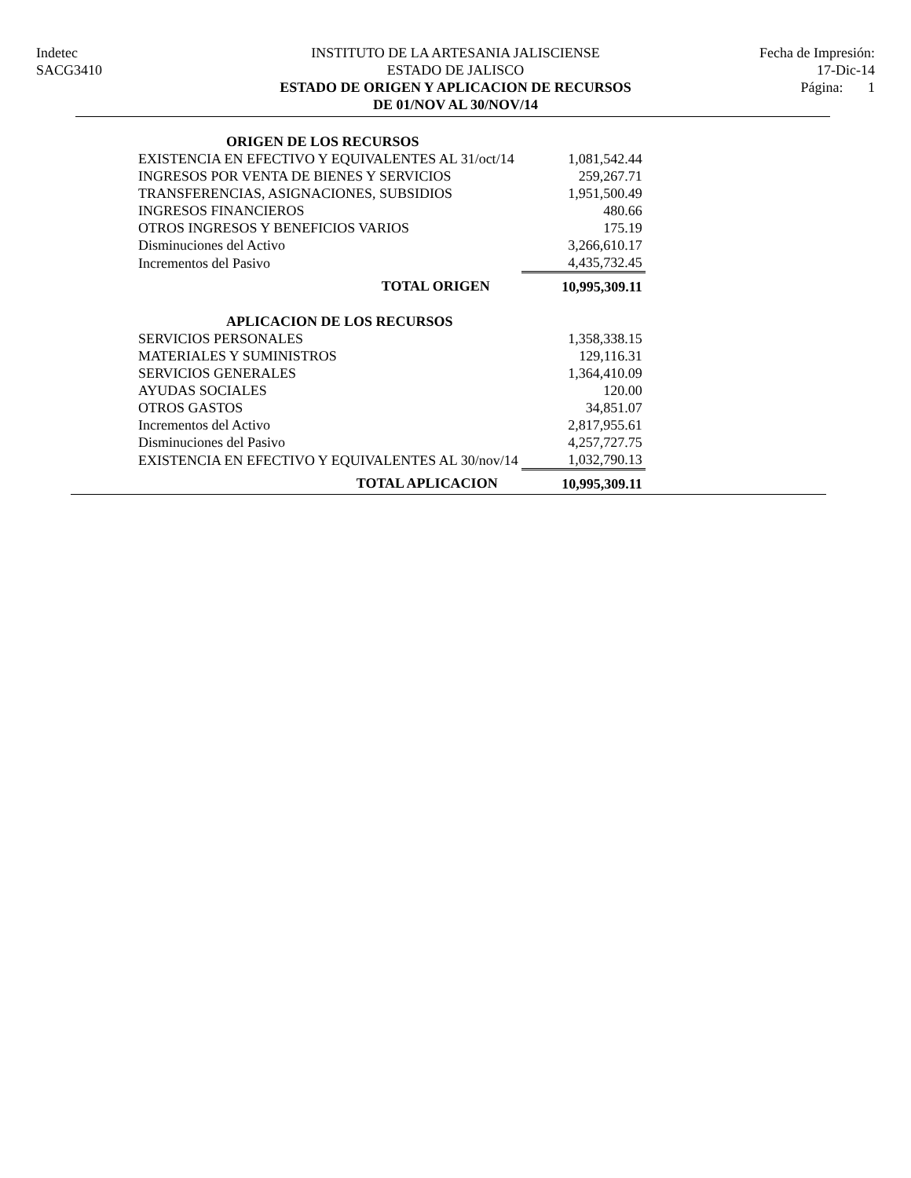Indetec
SACG3410
INSTITUTO DE LA ARTESANIA JALISCIENSE
ESTADO DE JALISCO
ESTADO DE ORIGEN Y APLICACION DE RECURSOS
DE 01/NOV AL 30/NOV/14
Fecha de Impresión:
17-Dic-14
Página: 1
| ORIGEN DE LOS RECURSOS | |
| EXISTENCIA EN EFECTIVO Y EQUIVALENTES AL 31/oct/14 | 1,081,542.44 |
| INGRESOS POR VENTA DE BIENES Y SERVICIOS | 259,267.71 |
| TRANSFERENCIAS, ASIGNACIONES, SUBSIDIOS | 1,951,500.49 |
| INGRESOS FINANCIEROS | 480.66 |
| OTROS INGRESOS Y BENEFICIOS VARIOS | 175.19 |
| Disminuciones del Activo | 3,266,610.17 |
| Incrementos del Pasivo | 4,435,732.45 |
| TOTAL ORIGEN | 10,995,309.11 |
| APLICACION DE LOS RECURSOS | |
| SERVICIOS PERSONALES | 1,358,338.15 |
| MATERIALES Y SUMINISTROS | 129,116.31 |
| SERVICIOS GENERALES | 1,364,410.09 |
| AYUDAS SOCIALES | 120.00 |
| OTROS GASTOS | 34,851.07 |
| Incrementos del Activo | 2,817,955.61 |
| Disminuciones del Pasivo | 4,257,727.75 |
| EXISTENCIA EN EFECTIVO Y EQUIVALENTES AL 30/nov/14 | 1,032,790.13 |
| TOTAL APLICACION | 10,995,309.11 |